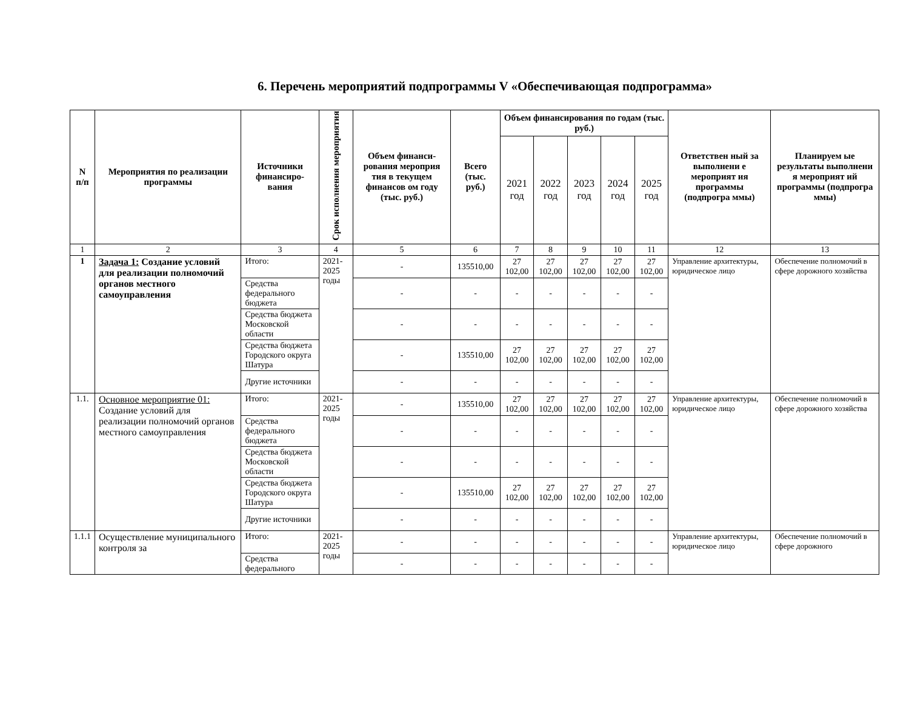6. Перечень мероприятий подпрограммы V «Обеспечивающая подпрограмма»
| N п/п | Мероприятия по реализации программы | Источники финансиро-вания | Срок исполнения мероприятия | Объем финанси-рования мероприя тия в текущем финансов ом году (тыс. руб.) | Всего (тыс. руб.) | Объем финансирования по годам (тыс. руб.) | | | | | Ответствен ный за выполнени е мероприят ия программы (подпрогра ммы) | Планируем ые результаты выполнени я мероприят ий программы (подпрогра ммы) |
| --- | --- | --- | --- | --- | --- | --- | --- | --- | --- | --- | --- | --- |
| | | | | | | 2021 год | 2022 год | 2023 год | 2024 год | 2025 год | | |
| 1 | 2 | 3 | 4 | 5 | 6 | 7 | 8 | 9 | 10 | 11 | 12 | 13 |
| 1 | Задача 1: Создание условий для реализации полномочий органов местного самоуправления | Итого: | 2021-2025 годы | - | 135510,00 | 27 102,00 | 27 102,00 | 27 102,00 | 27 102,00 | 27 102,00 | Управление архитектуры, юридическое лицо | Обеспечение полномочий в сфере дорожного хозяйства |
| | | Средства федерального бюджета | | - | - | - | - | - | - | - | | |
| | | Средства бюджета Московской области | | - | - | - | - | - | - | - | | |
| | | Средства бюджета Городского округа Шатура | | - | 135510,00 | 27 102,00 | 27 102,00 | 27 102,00 | 27 102,00 | 27 102,00 | | |
| | | Другие источники | | - | - | - | - | - | - | - | | |
| 1.1. | Основное мероприятие 01: Создание условий для реализации полномочий органов местного самоуправления | Итого: | 2021-2025 годы | - | 135510,00 | 27 102,00 | 27 102,00 | 27 102,00 | 27 102,00 | 27 102,00 | Управление архитектуры, юридическое лицо | Обеспечение полномочий в сфере дорожного хозяйства |
| | | Средства федерального бюджета | | - | - | - | - | - | - | - | | |
| | | Средства бюджета Московской области | | - | - | - | - | - | - | - | | |
| | | Средства бюджета Городского округа Шатура | | - | 135510,00 | 27 102,00 | 27 102,00 | 27 102,00 | 27 102,00 | 27 102,00 | | |
| | | Другие источники | | - | - | - | - | - | - | - | | |
| 1.1.1 | Осуществление муниципального контроля за | Итого: | 2021-2025 годы | - | - | - | - | - | - | - | Управление архитектуры, юридическое лицо | Обеспечение полномочий в сфере дорожного |
| | | Средства федерального | | - | - | - | - | - | - | - | | |